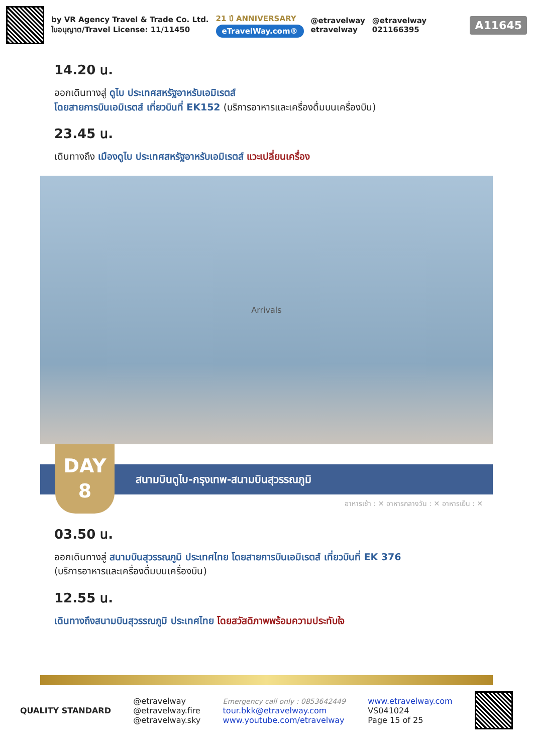by VR Agency Travel & Trade Co. Ltd.
ใบอนุญาต/Travel License: 11/11450
21 ปี ANNIVERSARY
eTravelWay.com®
@etravelway
etravelway
@etravelway
021166395
A11645
14.20 น.
ออกเดินทางสู่ ดูไบ ประเทศสหรัฐอาหรับเอมิเรตส์
โดยสายการบินเอมิเรตส์ เที่ยวบินที่ EK152 (บริการอาหารและเครื่องดื่มบนเครื่องบิน)
23.45 น.
เดินทางถึง เมืองดูไบ ประเทศสหรัฐอาหรับเอมิเรตส์ แวะเปลี่ยนเครื่อง
Arrivals
สนามบินดูไบ-กรุงเทพ-สนามบินสุวรรณภูมิ
DAY
8
อาหารเช้า : ✕ อาหารกลางวัน : ✕ อาหารเย็น : ✕
03.50 น.
ออกเดินทางสู่ สนามบินสุวรรณภูมิ ประเทศไทย โดยสายการบินเอมิเรตส์ เที่ยวบินที่ EK 376
(บริการอาหารและเครื่องดื่มบนเครื่องบิน)
12.55 น.
เดินทางถึงสนามบินสุวรรณภูมิ ประเทศไทย โดยสวัสดิภาพพร้อมความประทับใจ
QUALITY STANDARD
@etravelway
@etravelway.fire
@etravelway.sky
Emergency call only : 0853642449
tour.bkk@etravelway.com
www.youtube.com/etravelway
www.etravelway.com
VS041024
Page 15 of 25